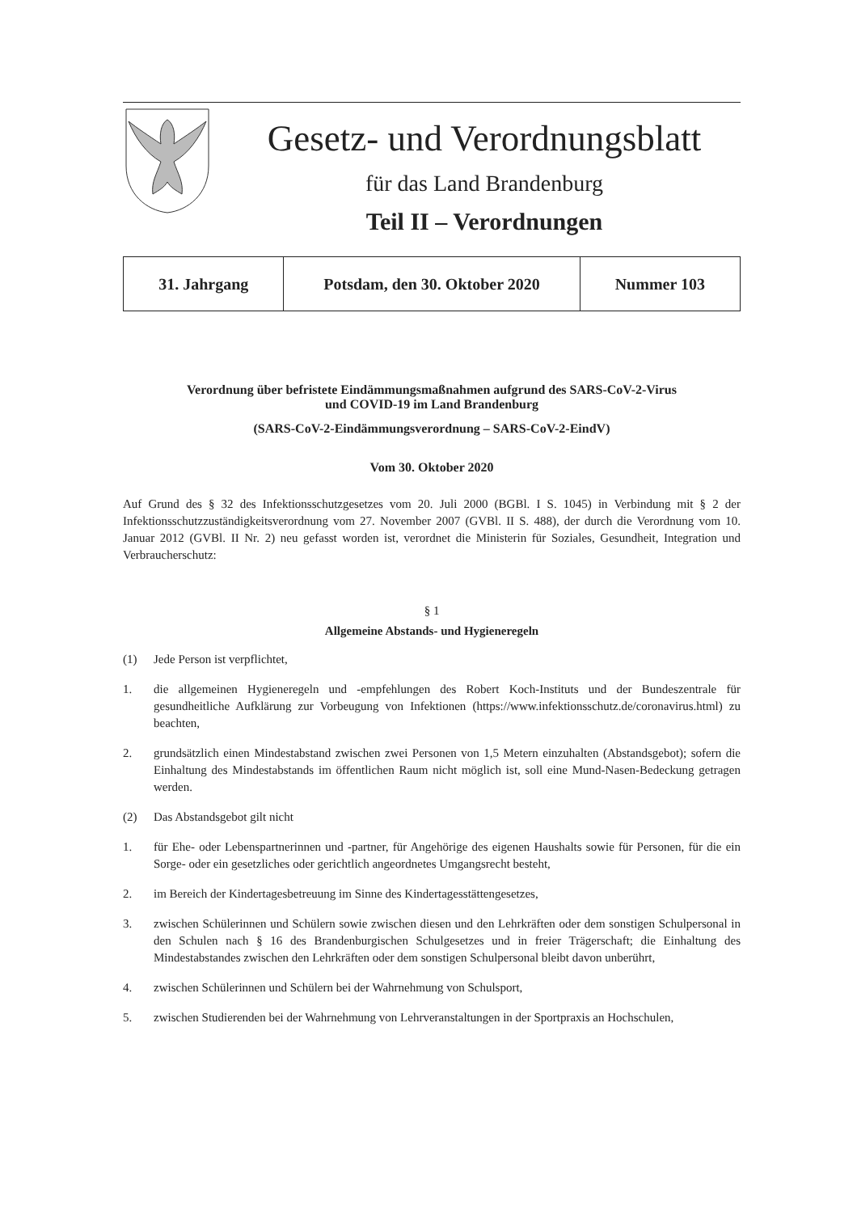Gesetz- und Verordnungsblatt
für das Land Brandenburg
Teil II – Verordnungen
| 31. Jahrgang | Potsdam, den 30. Oktober 2020 | Nummer 103 |
Verordnung über befristete Eindämmungsmaßnahmen aufgrund des SARS-CoV-2-Virus
und COVID-19 im Land Brandenburg
(SARS-CoV-2-Eindämmungsverordnung – SARS-CoV-2-EindV)
Vom 30. Oktober 2020
Auf Grund des § 32 des Infektionsschutzgesetzes vom 20. Juli 2000 (BGBl. I S. 1045) in Verbindung mit § 2 der Infektionsschutzzuständigkeitsverordnung vom 27. November 2007 (GVBl. II S. 488), der durch die Verordnung vom 10. Januar 2012 (GVBl. II Nr. 2) neu gefasst worden ist, verordnet die Ministerin für Soziales, Gesundheit, Integration und Verbraucherschutz:
§ 1
Allgemeine Abstands- und Hygieneregeln
(1) Jede Person ist verpflichtet,
1. die allgemeinen Hygieneregeln und -empfehlungen des Robert Koch-Instituts und der Bundeszentrale für gesundheitliche Aufklärung zur Vorbeugung von Infektionen (https://www.infektionsschutz.de/coronavirus.html) zu beachten,
2. grundsätzlich einen Mindestabstand zwischen zwei Personen von 1,5 Metern einzuhalten (Abstandsgebot); sofern die Einhaltung des Mindestabstands im öffentlichen Raum nicht möglich ist, soll eine Mund-Nasen-Bedeckung getragen werden.
(2) Das Abstandsgebot gilt nicht
1. für Ehe- oder Lebenspartnerinnen und -partner, für Angehörige des eigenen Haushalts sowie für Personen, für die ein Sorge- oder ein gesetzliches oder gerichtlich angeordnetes Umgangsrecht besteht,
2. im Bereich der Kindertagesbetreuung im Sinne des Kindertagesstättengesetzes,
3. zwischen Schülerinnen und Schülern sowie zwischen diesen und den Lehrkräften oder dem sonstigen Schulpersonal in den Schulen nach § 16 des Brandenburgischen Schulgesetzes und in freier Trägerschaft; die Einhaltung des Mindestabstandes zwischen den Lehrkräften oder dem sonstigen Schulpersonal bleibt davon unberührt,
4. zwischen Schülerinnen und Schülern bei der Wahrnehmung von Schulsport,
5. zwischen Studierenden bei der Wahrnehmung von Lehrveranstaltungen in der Sportpraxis an Hochschulen,